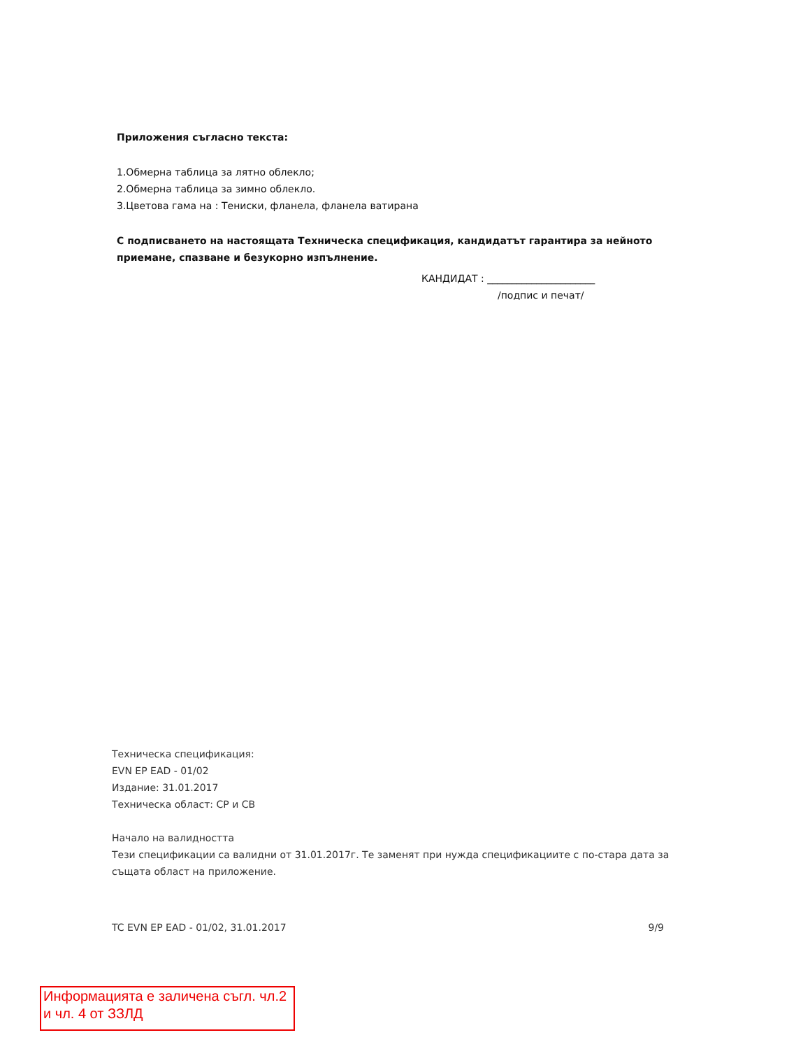Приложения съгласно текста:
1.Обмерна таблица за лятно облекло;
2.Обмерна таблица за зимно облекло.
3.Цветова гама на : Тениски, фланела, фланела ватирана
С подписването на настоящата Техническа спецификация, кандидатът гарантира за нейното приемане, спазване и безукорно изпълнение.
КАНДИДАТ : ______________________
/подпис и печат/
Техническа спецификация:
EVN EP EAD - 01/02
Издание: 31.01.2017
Техническа област: СР и СВ
Начало на валидността
Тези спецификации са валидни от 31.01.2017г. Те заменят при нужда спецификациите с по-стара дата за същата област на приложение.
TC EVN EP EAD - 01/02, 31.01.2017 9/9
Информацията е заличена съгл. чл.2 и чл. 4 от ЗЗЛД